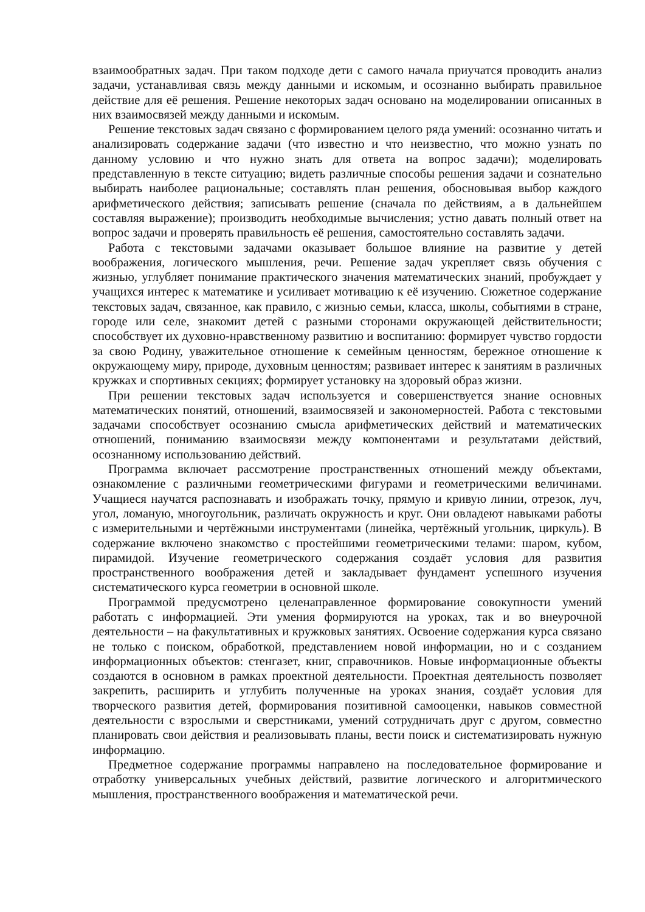взаимообратных задач. При таком подходе дети с самого начала приучатся проводить анализ задачи, устанавливая связь между данными и искомым, и осознанно выбирать правильное действие для её решения. Решение некоторых задач основано на моделировании описанных в них взаимосвязей между данными и искомым.
Решение текстовых задач связано с формированием целого ряда умений: осознанно читать и анализировать содержание задачи (что известно и что неизвестно, что можно узнать по данному условию и что нужно знать для ответа на вопрос задачи); моделировать представленную в тексте ситуацию; видеть различные способы решения задачи и сознательно выбирать наиболее рациональные; составлять план решения, обосновывая выбор каждого арифметического действия; записывать решение (сначала по действиям, а в дальнейшем составляя выражение); производить необходимые вычисления; устно давать полный ответ на вопрос задачи и проверять правильность её решения, самостоятельно составлять задачи.
Работа с текстовыми задачами оказывает большое влияние на развитие у детей воображения, логического мышления, речи. Решение задач укрепляет связь обучения с жизнью, углубляет понимание практического значения математических знаний, пробуждает у учащихся интерес к математике и усиливает мотивацию к её изучению. Сюжетное содержание текстовых задач, связанное, как правило, с жизнью семьи, класса, школы, событиями в стране, городе или селе, знакомит детей с разными сторонами окружающей действительности; способствует их духовно-нравственному развитию и воспитанию: формирует чувство гордости за свою Родину, уважительное отношение к семейным ценностям, бережное отношение к окружающему миру, природе, духовным ценностям; развивает интерес к занятиям в различных кружках и спортивных секциях; формирует установку на здоровый образ жизни.
При решении текстовых задач используется и совершенствуется знание основных математических понятий, отношений, взаимосвязей и закономерностей. Работа с текстовыми задачами способствует осознанию смысла арифметических действий и математических отношений, пониманию взаимосвязи между компонентами и результатами действий, осознанному использованию действий.
Программа включает рассмотрение пространственных отношений между объектами, ознакомление с различными геометрическими фигурами и геометрическими величинами. Учащиеся научатся распознавать и изображать точку, прямую и кривую линии, отрезок, луч, угол, ломаную, многоугольник, различать окружность и круг. Они овладеют навыками работы с измерительными и чертёжными инструментами (линейка, чертёжный угольник, циркуль). В содержание включено знакомство с простейшими геометрическими телами: шаром, кубом, пирамидой. Изучение геометрического содержания создаёт условия для развития пространственного воображения детей и закладывает фундамент успешного изучения систематического курса геометрии в основной школе.
Программой предусмотрено целенаправленное формирование совокупности умений работать с информацией. Эти умения формируются на уроках, так и во внеурочной деятельности – на факультативных и кружковых занятиях. Освоение содержания курса связано не только с поиском, обработкой, представлением новой информации, но и с созданием информационных объектов: стенгазет, книг, справочников. Новые информационные объекты создаются в основном в рамках проектной деятельности. Проектная деятельность позволяет закрепить, расширить и углубить полученные на уроках знания, создаёт условия для творческого развития детей, формирования позитивной самооценки, навыков совместной деятельности с взрослыми и сверстниками, умений сотрудничать друг с другом, совместно планировать свои действия и реализовывать планы, вести поиск и систематизировать нужную информацию.
Предметное содержание программы направлено на последовательное формирование и отработку универсальных учебных действий, развитие логического и алгоритмического мышления, пространственного воображения и математической речи.